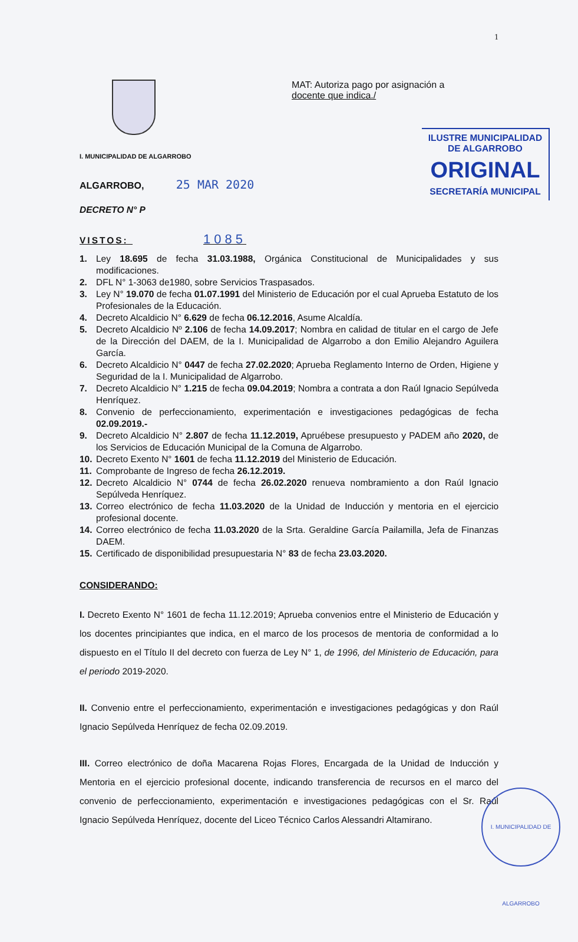1
MAT: Autoriza pago por asignación a
docente que indica./
ILUSTRE MUNICIPALIDAD
DE ALGARROBO
ORIGINAL
SECRETARÍA MUNICIPAL
I. MUNICIPALIDAD DE ALGARROBO
ALGARROBO, 25 MAR 2020
DECRETO N° P
VISTOS: 1085
1. Ley 18.695 de fecha 31.03.1988, Orgánica Constitucional de Municipalidades y sus modificaciones.
2. DFL N° 1-3063 de1980, sobre Servicios Traspasados.
3. Ley N° 19.070 de fecha 01.07.1991 del Ministerio de Educación por el cual Aprueba Estatuto de los Profesionales de la Educación.
4. Decreto Alcaldicio N° 6.629 de fecha 06.12.2016, Asume Alcaldía.
5. Decreto Alcaldicio Nº 2.106 de fecha 14.09.2017; Nombra en calidad de titular en el cargo de Jefe de la Dirección del DAEM, de la I. Municipalidad de Algarrobo a don Emilio Alejandro Aguilera García.
6. Decreto Alcaldicio N° 0447 de fecha 27.02.2020; Aprueba Reglamento Interno de Orden, Higiene y Seguridad de la I. Municipalidad de Algarrobo.
7. Decreto Alcaldicio N° 1.215 de fecha 09.04.2019; Nombra a contrata a don Raúl Ignacio Sepúlveda Henríquez.
8. Convenio de perfeccionamiento, experimentación e investigaciones pedagógicas de fecha 02.09.2019.-
9. Decreto Alcaldicio N° 2.807 de fecha 11.12.2019, Apruébese presupuesto y PADEM año 2020, de los Servicios de Educación Municipal de la Comuna de Algarrobo.
10. Decreto Exento N° 1601 de fecha 11.12.2019 del Ministerio de Educación.
11. Comprobante de Ingreso de fecha 26.12.2019.
12. Decreto Alcaldicio N° 0744 de fecha 26.02.2020 renueva nombramiento a don Raúl Ignacio Sepúlveda Henríquez.
13. Correo electrónico de fecha 11.03.2020 de la Unidad de Inducción y mentoria en el ejercicio profesional docente.
14. Correo electrónico de fecha 11.03.2020 de la Srta. Geraldine García Pailamilla, Jefa de Finanzas DAEM.
15. Certificado de disponibilidad presupuestaria N° 83 de fecha 23.03.2020.
CONSIDERANDO:
I. Decreto Exento N° 1601 de fecha 11.12.2019; Aprueba convenios entre el Ministerio de Educación y los docentes principiantes que indica, en el marco de los procesos de mentoria de conformidad a lo dispuesto en el Título II del decreto con fuerza de Ley N° 1, de 1996, del Ministerio de Educación, para el periodo 2019-2020.
II. Convenio entre el perfeccionamiento, experimentación e investigaciones pedagógicas y don Raúl Ignacio Sepúlveda Henríquez de fecha 02.09.2019.
III. Correo electrónico de doña Macarena Rojas Flores, Encargada de la Unidad de Inducción y Mentoria en el ejercicio profesional docente, indicando transferencia de recursos en el marco del convenio de perfeccionamiento, experimentación e investigaciones pedagógicas con el Sr. Raúl Ignacio Sepúlveda Henríquez, docente del Liceo Técnico Carlos Alessandri Altamirano.
I. MUNICIPALIDAD DE ALGARROBO